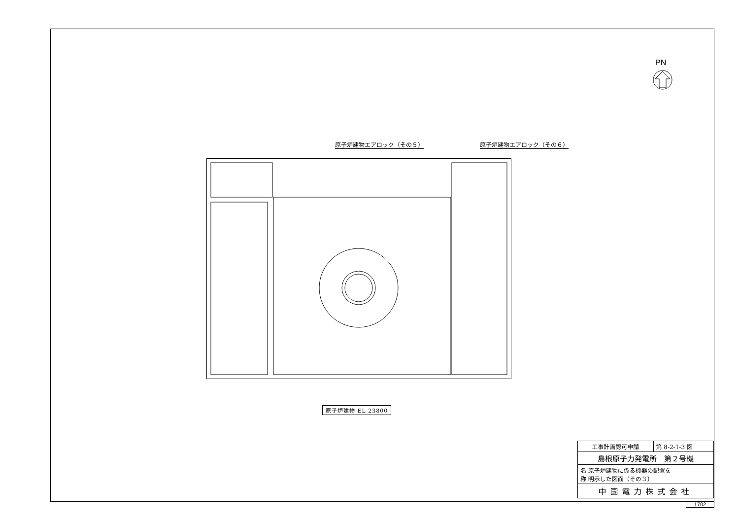PN
原子炉建物エアロック（その５） 原子炉建物エアロック（その６）
原子炉建物 EL 23800
| 工事計画認可申請 | 第 8-2-1-3 図 |
| 島根原子力発電所 第２号機 | |
| 名 原子炉建物に係る機器の配置を 称 明示した図面（その３） | |
| 中国電力株式会社 | |
1702